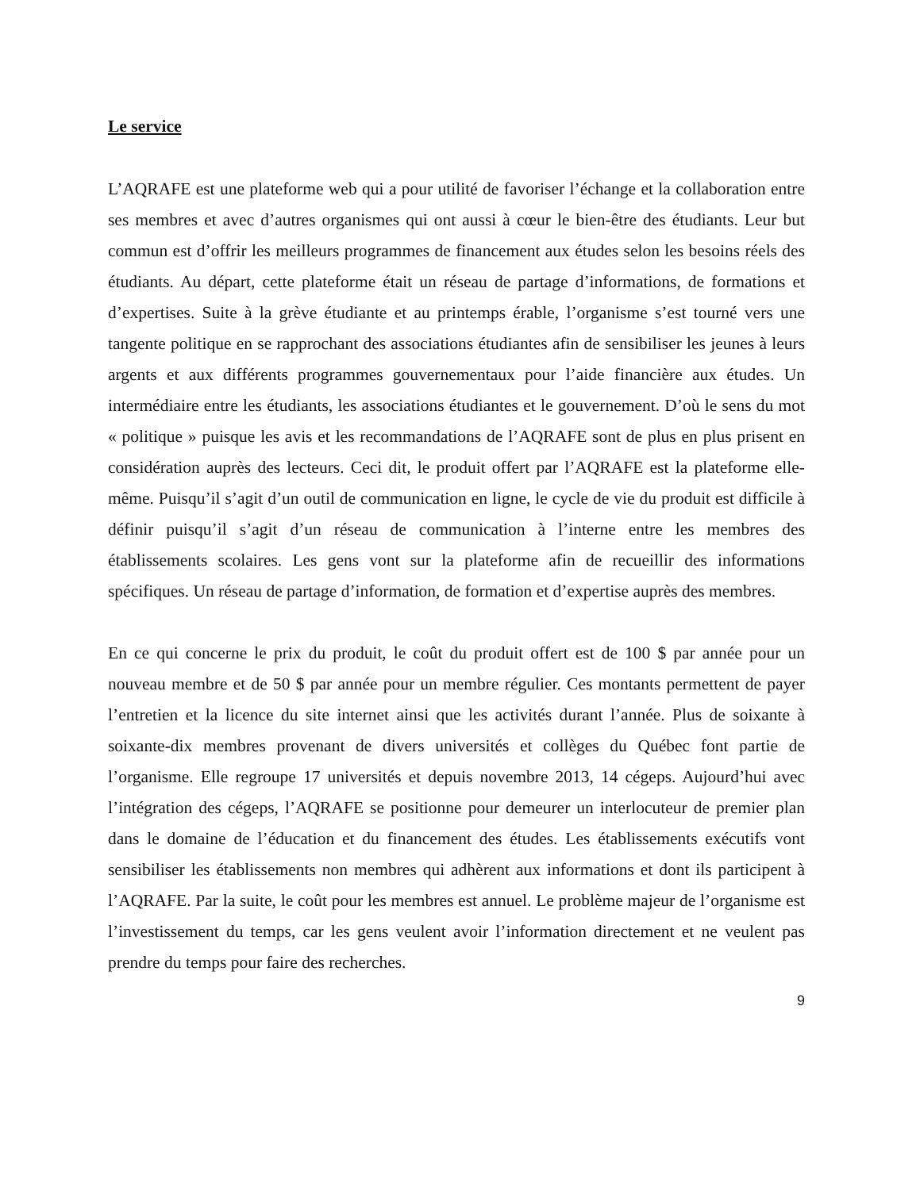Le service
L’AQRAFE est une plateforme web qui a pour utilité de favoriser l’échange et la collaboration entre ses membres et avec d’autres organismes qui ont aussi à cœur le bien-être des étudiants. Leur but commun est d’offrir les meilleurs programmes de financement aux études selon les besoins réels des étudiants. Au départ, cette plateforme était un réseau de partage d’informations, de formations et d’expertises. Suite à la grève étudiante et au printemps érable, l’organisme s’est tourné vers une tangente politique en se rapprochant des associations étudiantes afin de sensibiliser les jeunes à leurs argents et aux différents programmes gouvernementaux pour l’aide financière aux études. Un intermédiaire entre les étudiants, les associations étudiantes et le gouvernement. D’où le sens du mot « politique » puisque les avis et les recommandations de l’AQRAFE sont de plus en plus prisent en considération auprès des lecteurs. Ceci dit, le produit offert par l’AQRAFE est la plateforme elle-même. Puisqu’il s’agit d’un outil de communication en ligne, le cycle de vie du produit est difficile à définir puisqu’il s’agit d’un réseau de communication à l’interne entre les membres des établissements scolaires. Les gens vont sur la plateforme afin de recueillir des informations spécifiques. Un réseau de partage d’information, de formation et d’expertise auprès des membres.
En ce qui concerne le prix du produit, le coût du produit offert est de 100 $ par année pour un nouveau membre et de 50 $ par année pour un membre régulier. Ces montants permettent de payer l’entretien et la licence du site internet ainsi que les activités durant l’année. Plus de soixante à soixante-dix membres provenant de divers universités et collèges du Québec font partie de l’organisme. Elle regroupe 17 universités et depuis novembre 2013, 14 cégeps. Aujourd’hui avec l’intégration des cégeps, l’AQRAFE se positionne pour demeurer un interlocuteur de premier plan dans le domaine de l’éducation et du financement des études. Les établissements exécutifs vont sensibiliser les établissements non membres qui adhèrent aux informations et dont ils participent à l’AQRAFE. Par la suite, le coût pour les membres est annuel. Le problème majeur de l’organisme est l’investissement du temps, car les gens veulent avoir l’information directement et ne veulent pas prendre du temps pour faire des recherches.
9